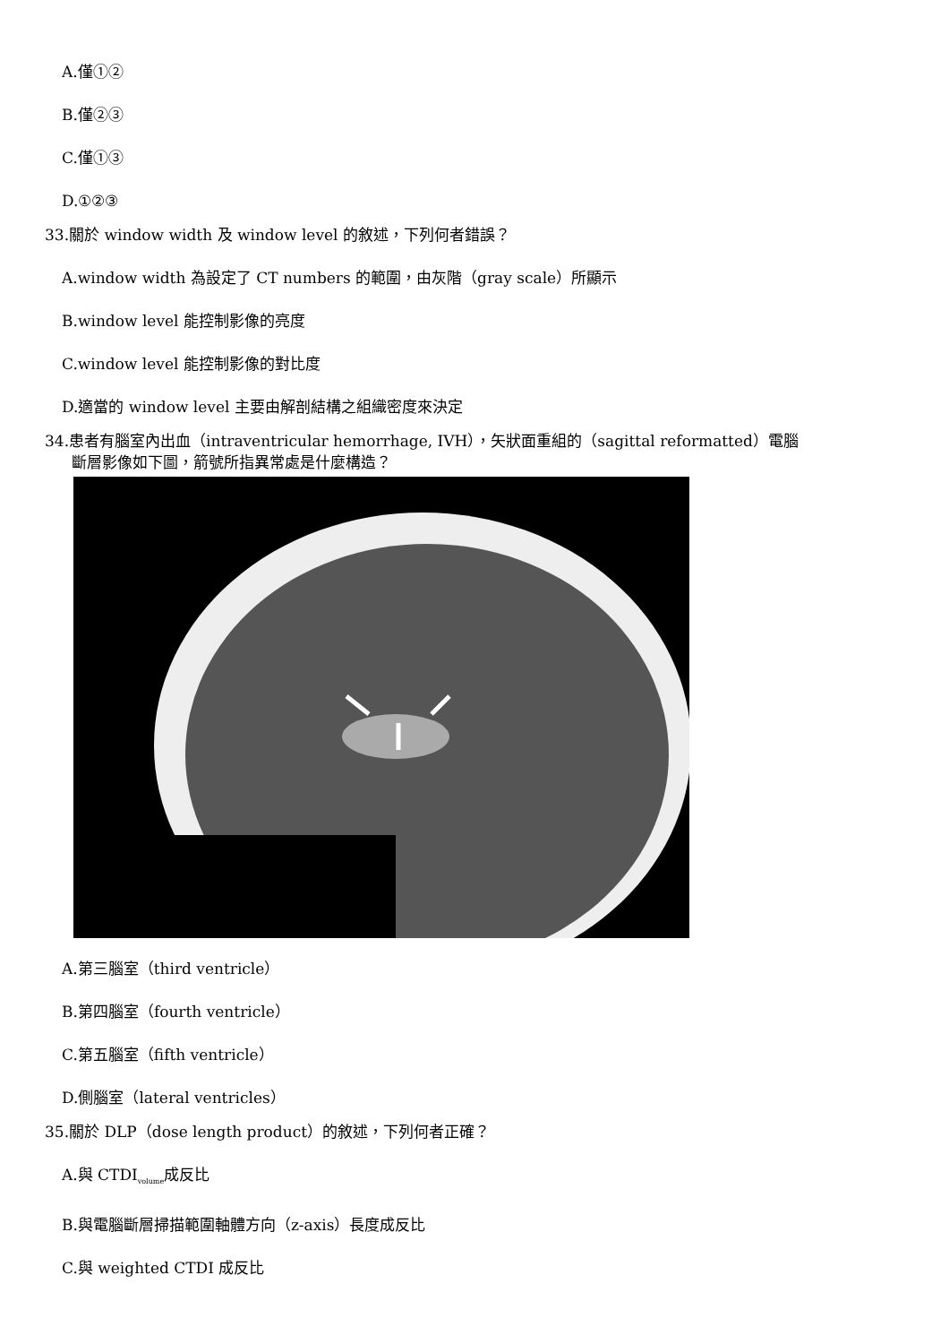A.僅①②
B.僅②③
C.僅①③
D.①②③
33.關於 window width 及 window level 的敘述，下列何者錯誤？
A.window width 為設定了 CT numbers 的範圍，由灰階（gray scale）所顯示
B.window level 能控制影像的亮度
C.window level 能控制影像的對比度
D.適當的 window level 主要由解剖結構之組織密度來決定
34.患者有腦室內出血（intraventricular hemorrhage, IVH），矢狀面重組的（sagittal reformatted）電腦
斷層影像如下圖，箭號所指異常處是什麼構造？
A.第三腦室（third ventricle）
B.第四腦室（fourth ventricle）
C.第五腦室（fifth ventricle）
D.側腦室（lateral ventricles）
35.關於 DLP（dose length product）的敘述，下列何者正確？
A.與 CTDI<sub>volume</sub>成反比
B.與電腦斷層掃描範圍軸體方向（z-axis）長度成反比
C.與 weighted CTDI 成反比